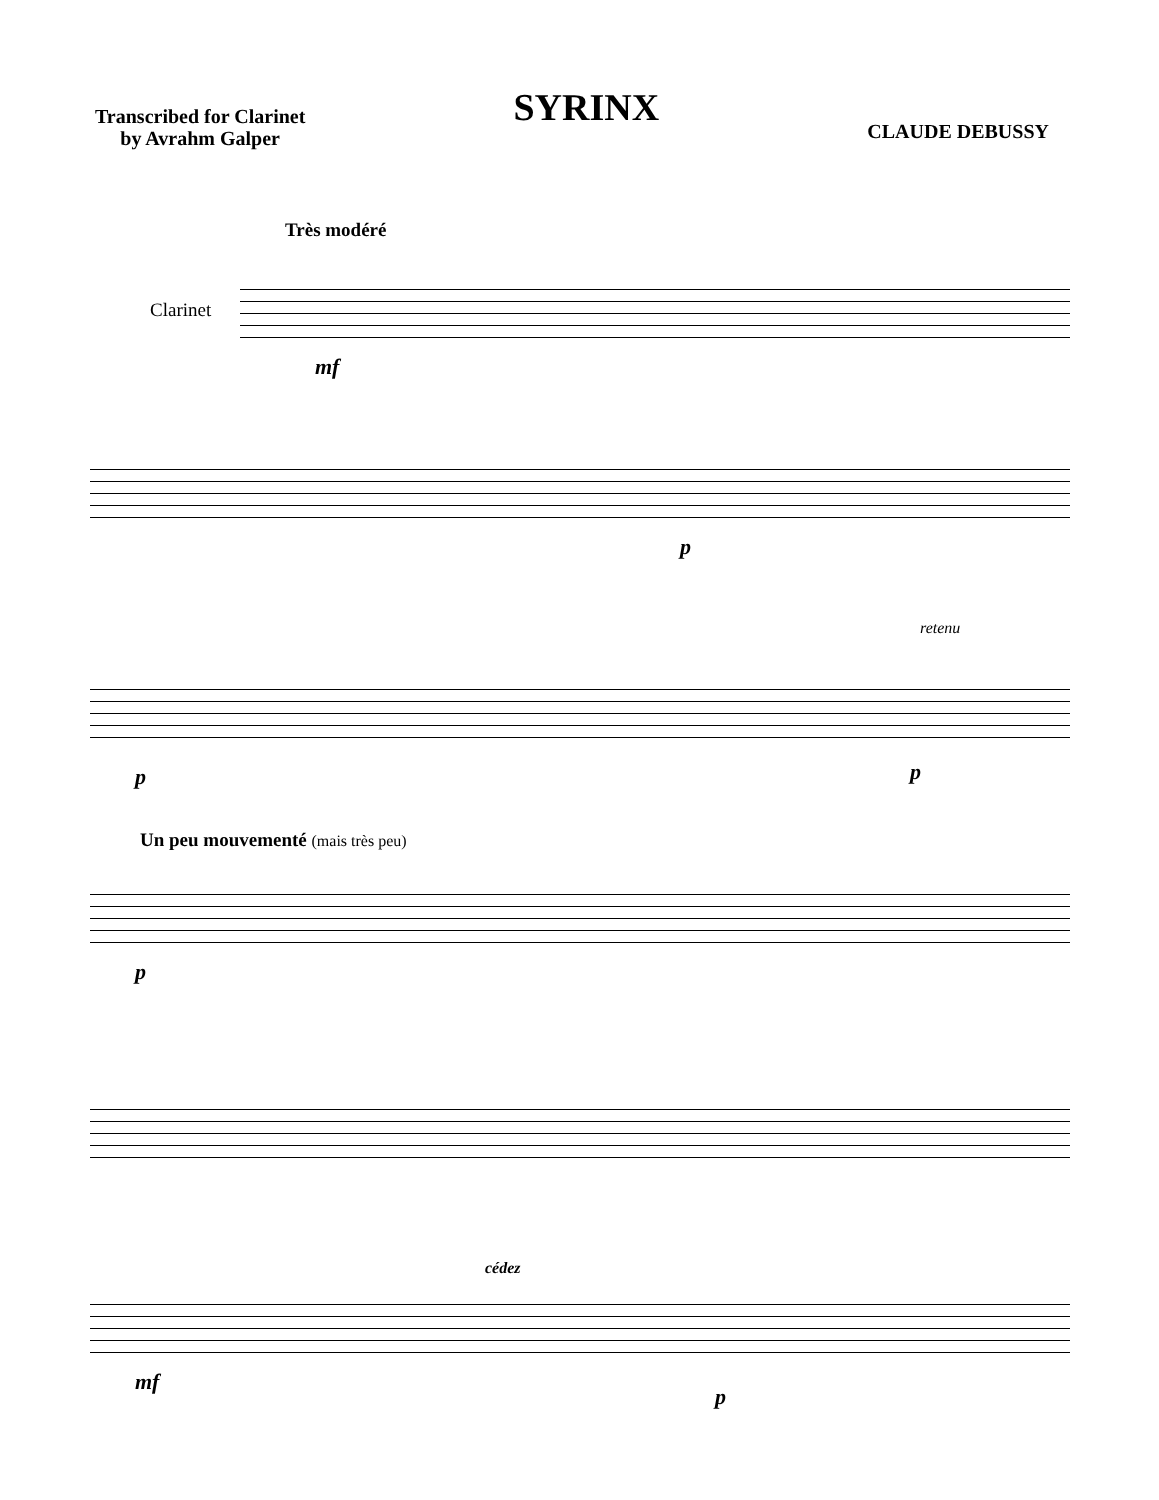Transcribed for Clarinet
by Avrahm Galper
SYRINX
CLAUDE DEBUSSY
Très modéré
Clarinet
mf
p
retenu
p p
Un peu mouvementé (mais très peu)
p
cédez
mf
p